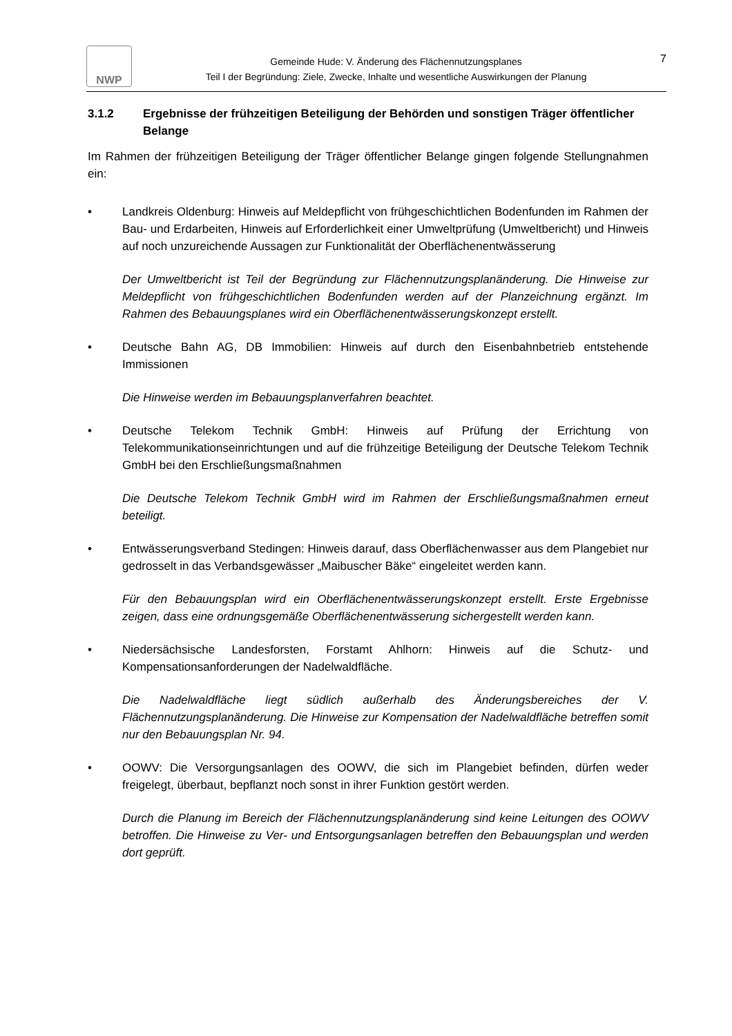NWP
Gemeinde Hude: V. Änderung des Flächennutzungsplanes
Teil I der Begründung: Ziele, Zwecke, Inhalte und wesentliche Auswirkungen der Planung
7
3.1.2 Ergebnisse der frühzeitigen Beteiligung der Behörden und sonstigen Träger öffentlicher Belange
Im Rahmen der frühzeitigen Beteiligung der Träger öffentlicher Belange gingen folgende Stellungnahmen ein:
• Landkreis Oldenburg: Hinweis auf Meldepflicht von frühgeschichtlichen Bodenfunden im Rahmen der Bau- und Erdarbeiten, Hinweis auf Erforderlichkeit einer Umweltprüfung (Umweltbericht) und Hinweis auf noch unzureichende Aussagen zur Funktionalität der Oberflächenentwässerung
Der Umweltbericht ist Teil der Begründung zur Flächennutzungsplanänderung. Die Hinweise zur Meldepflicht von frühgeschichtlichen Bodenfunden werden auf der Planzeichnung ergänzt. Im Rahmen des Bebauungsplanes wird ein Oberflächenentwässerungskonzept erstellt.
• Deutsche Bahn AG, DB Immobilien: Hinweis auf durch den Eisenbahnbetrieb entstehende Immissionen
Die Hinweise werden im Bebauungsplanverfahren beachtet.
• Deutsche Telekom Technik GmbH: Hinweis auf Prüfung der Errichtung von Telekommunikationseinrichtungen und auf die frühzeitige Beteiligung der Deutsche Telekom Technik GmbH bei den Erschließungsmaßnahmen
Die Deutsche Telekom Technik GmbH wird im Rahmen der Erschließungsmaßnahmen erneut beteiligt.
• Entwässerungsverband Stedingen: Hinweis darauf, dass Oberflächenwasser aus dem Plangebiet nur gedrosselt in das Verbandsgewässer „Maibuscher Bäke“ eingeleitet werden kann.
Für den Bebauungsplan wird ein Oberflächenentwässerungskonzept erstellt. Erste Ergebnisse zeigen, dass eine ordnungsgemäße Oberflächenentwässerung sichergestellt werden kann.
• Niedersächsische Landesforsten, Forstamt Ahlhorn: Hinweis auf die Schutz- und Kompensationsanforderungen der Nadelwaldfläche.
Die Nadelwaldfläche liegt südlich außerhalb des Änderungsbereiches der V. Flächennutzungsplanänderung. Die Hinweise zur Kompensation der Nadelwaldfläche betreffen somit nur den Bebauungsplan Nr. 94.
• OOWV: Die Versorgungsanlagen des OOWV, die sich im Plangebiet befinden, dürfen weder freigelegt, überbaut, bepflanzt noch sonst in ihrer Funktion gestört werden.
Durch die Planung im Bereich der Flächennutzungsplanänderung sind keine Leitungen des OOWV betroffen. Die Hinweise zu Ver- und Entsorgungsanlagen betreffen den Bebauungsplan und werden dort geprüft.